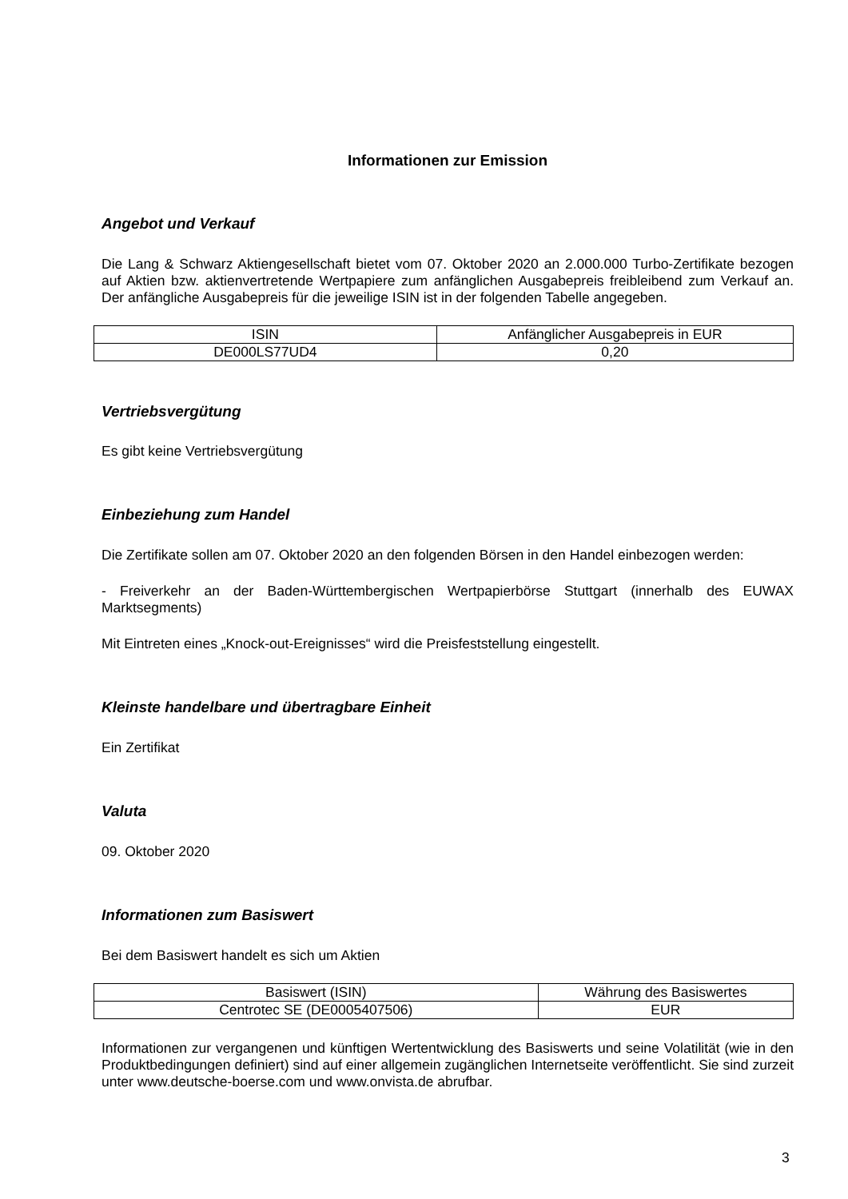Informationen zur Emission
Angebot und Verkauf
Die Lang & Schwarz Aktiengesellschaft bietet vom 07. Oktober 2020 an 2.000.000 Turbo-Zertifikate bezogen auf Aktien bzw. aktienvertretende Wertpapiere zum anfänglichen Ausgabepreis freibleibend zum Verkauf an. Der anfängliche Ausgabepreis für die jeweilige ISIN ist in der folgenden Tabelle angegeben.
| ISIN | Anfänglicher Ausgabepreis in EUR |
| DE000LS77UD4 | 0,20 |
Vertriebsvergütung
Es gibt keine Vertriebsvergütung
Einbeziehung zum Handel
Die Zertifikate sollen am 07. Oktober 2020 an den folgenden Börsen in den Handel einbezogen werden:
- Freiverkehr an der Baden-Württembergischen Wertpapierbörse Stuttgart (innerhalb des EUWAX Marktsegments)
Mit Eintreten eines „Knock-out-Ereignisses“ wird die Preisfeststellung eingestellt.
Kleinste handelbare und übertragbare Einheit
Ein Zertifikat
Valuta
09. Oktober 2020
Informationen zum Basiswert
Bei dem Basiswert handelt es sich um Aktien
| Basiswert (ISIN) | Währung des Basiswertes |
| Centrotec SE (DE0005407506) | EUR |
Informationen zur vergangenen und künftigen Wertentwicklung des Basiswerts und seine Volatilität (wie in den Produktbedingungen definiert) sind auf einer allgemein zugänglichen Internetseite veröffentlicht. Sie sind zurzeit unter www.deutsche-boerse.com und www.onvista.de abrufbar.
3